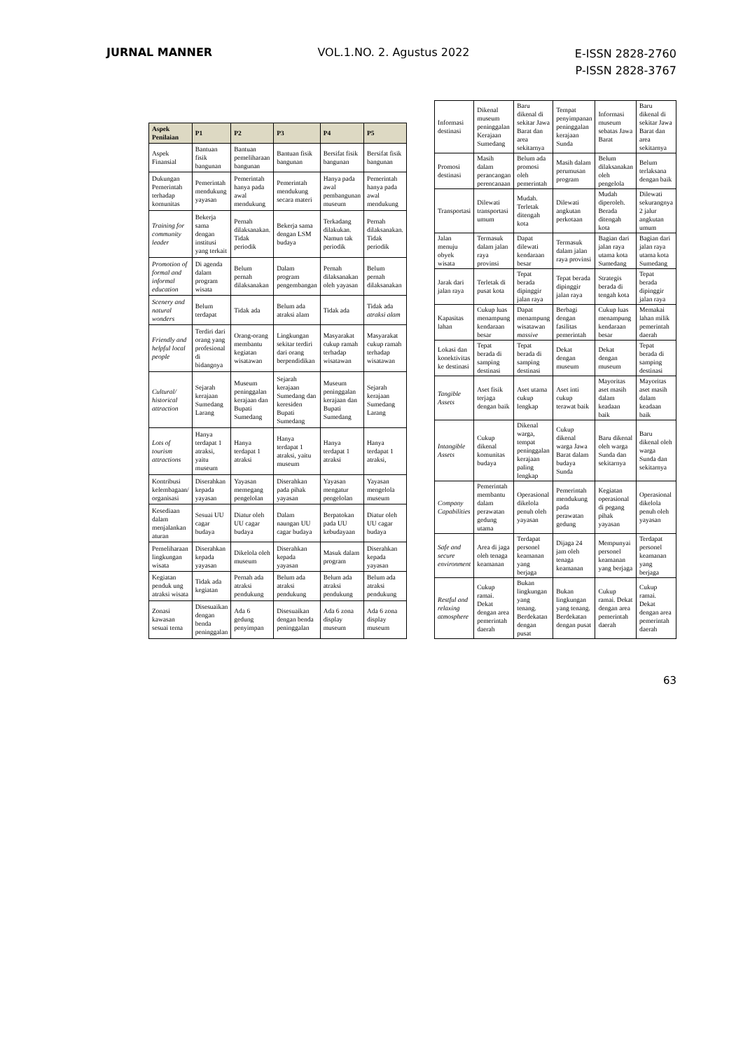JURNAL MANNER VOL.1.NO. 2. Agustus 2022
E-ISSN 2828-2760
P-ISSN 2828-3767
| Aspek Penilaian | P1 | P2 | P3 | P4 | P5 |
| --- | --- | --- | --- | --- | --- |
| Aspek Finansial | Bantuan fisik bangunan | Bantuan pemeliharaan bangunan | Bantuan fisik bangunan | Bersifat fisik bangunan | Bersifat fisik bangunan |
| Dukungan Pemerintah terhadap komunitas | Pemerintah mendukung yayasan | Pemerintah hanya pada awal mendukung | Pemerintah mendukung secara materi | Hanya pada awal pembangunan museum | Pemerintah hanya pada awal mendukung |
| Training for community leader | Bekerja sama dengan institusi yang terkait | Pernah dilaksanakan. Tidak periodik | Bekerja sama dengan LSM budaya | Terkadang dilakukan. Namun tak periodik | Pernah dilaksanakan. Tidak periodik |
| Promotion of formal and informal education | Di agenda dalam program wisata | Belum pernah dilaksanakan | Dalam program pengembangan | Pernah dilaksanakan oleh yayasan | Belum pernah dilaksanakan |
| Scenery and natural wonders | Belum terdapat | Tidak ada | Belum ada atraksi alam | Tidak ada | Tidak ada atraksi alam |
| Friendly and helpful local people | Terdiri dari orang yang profesional di bidangnya | Orang-orang membantu kegiatan wisatawan | Lingkungan sekitar terdiri dari orang berpendidikan | Masyarakat cukup ramah terhadap wisatawan | Masyarakat cukup ramah terhadap wisatawan |
| Cultural/ historical attraction | Sejarah kerajaan Sumedang Larang | Museum peninggalan kerajaan dan Bupati Sumedang | Sejarah kerajaan Sumedang dan keresiden Bupati Sumedang | Museum peninggalan kerajaan dan Bupati Sumedang | Sejarah kerajaan Sumedang Larang |
| Lots of tourism attractions | Hanya terdapat 1 atraksi, yaitu museum | Hanya terdapat 1 atraksi | Hanya terdapat 1 atraksi, yaitu museum | Hanya terdapat 1 atraksi | Hanya terdapat 1 atraksi, |
| Kontribusi kelembagaan/ organisasi | Diserahkan kepada yayasan | Yayasan memegang pengelolan | Diserahkan pada pihak yayasan | Yayasan mengatur pengelolan | Yayasan mengelola museum |
| Kesediaan dalam menjalankan aturan | Sesuai UU cagar budaya | Diatur oleh UU cagar budaya | Dalam naungan UU cagar budaya | Berpatokan pada UU kebudayaan | Diatur oleh UU cagar budaya |
| Pemeliharaan lingkungan wisata | Diserahkan kepada yayasan | Dikelola oleh museum | Diserahkan kepada yayasan | Masuk dalam program | Diserahkan kepada yayasan |
| Kegiatan penduk ung atraksi wisata | Tidak ada kegiatan | Pernah ada atraksi pendukung | Belum ada atraksi pendukung | Belum ada atraksi pendukung | Belum ada atraksi pendukung |
| Zonasi kawasan sesuai tema | Disesuaikan dengan benda peninggalan | Ada 6 gedung penyimpan | Disesuaikan dengan benda peninggalan | Ada 6 zona display museum | Ada 6 zona display museum |
| Informasi destinasi | Dikenal museum peninggalan Kerajaan Sumedang | Baru dikenal di sekitar Jawa Barat dan area sekitarnya | Tempat penyimpanan peninggalan kerajaan Sunda | Informasi museum sebatas Jawa Barat | Baru dikenal di sekitar Jawa Barat dan area sekitarnya |
| Promosi destinasi | Masih dalam perancangan perencanaan | Belum ada promosi oleh pemerintah | Masih dalam perumusan program | Belum dilaksanakan oleh pengelola | Belum terlaksana dengan baik |
| Transportasi | Dilewati transportasi umum | Mudah. Terletak ditengah kota | Dilewati angkutan perkotaan | Mudah diperoleh. Berada ditengah kota | Dilewati sekurangnya 2 jalur angkutan umum |
| Jalan menuju obyek wisata | Termasuk dalam jalan raya provinsi | Dapat dilewati kendaraan besar | Termasuk dalam jalan raya provinsi | Bagian dari jalan raya utama kota Sumedang | Bagian dari jalan raya utama kota Sumedang |
| Jarak dari jalan raya | Terletak di pusat kota | Tepat berada dipinggir jalan raya | Tepat berada dipinggir jalan raya | Strategis berada di tengah kota | Tepat berada dipinggir jalan raya |
| Kapasitas lahan | Cukup luas menampung kendaraan besar | Dapat menampung wisatawan massive | Berbagi dengan fasilitas pemerintah | Cukup luas menampung kendaraan besar | Memakai lahan milik pemerintah daerah |
| Lokasi dan konektivitas ke destinasi | Tepat berada di samping destinasi | Tepat berada di samping destinasi | Dekat dengan museum | Dekat dengan museum | Tepat berada di samping destinasi |
| Tangible Assets | Aset fisik terjaga dengan baik | Aset utama cukup lengkap | Aset inti cukup terawat baik | Mayoritas aset masih dalam keadaan baik | Mayoritas aset masih dalam keadaan baik |
| Intangible Assets | Cukup dikenal komunitas budaya | Dikenal warga, tempat peninggalan kerajaan paling lengkap | Cukup dikenal warga Jawa Barat dalam budaya Sunda | Baru dikenal oleh warga Sunda dan sekitarnya | Baru dikenal oleh warga Sunda dan sekitarnya |
| Company Capabilities | Pemerintah membantu dalam perawatan gedung utama | Operasional dikelola penuh oleh yayasan | Pemerintah mendukung pada perawatan gedung | Kegiatan operasional di pegang pihak yayasan | Operasional dikelola penuh oleh yayasan |
| Safe and secure environment | Area di jaga oleh tenaga keamanan | Terdapat personel keamanan yang berjaga | Dijaga 24 jam oleh tenaga keamanan | Mempunyai personel keamanan yang berjaga | Terdapat personel keamanan yang berjaga |
| Restful and relaxing atmosphere | Cukup ramai. Dekat dengan area pemerintah daerah | Bukan lingkungan yang tenang. Berdekatan dengan pusat | Bukan lingkungan yang tenang. Berdekatan dengan pusat | Cukup ramai. Dekat dengan area pemerintah daerah | Cukup ramai. Dekat dengan area pemerintah daerah |
63